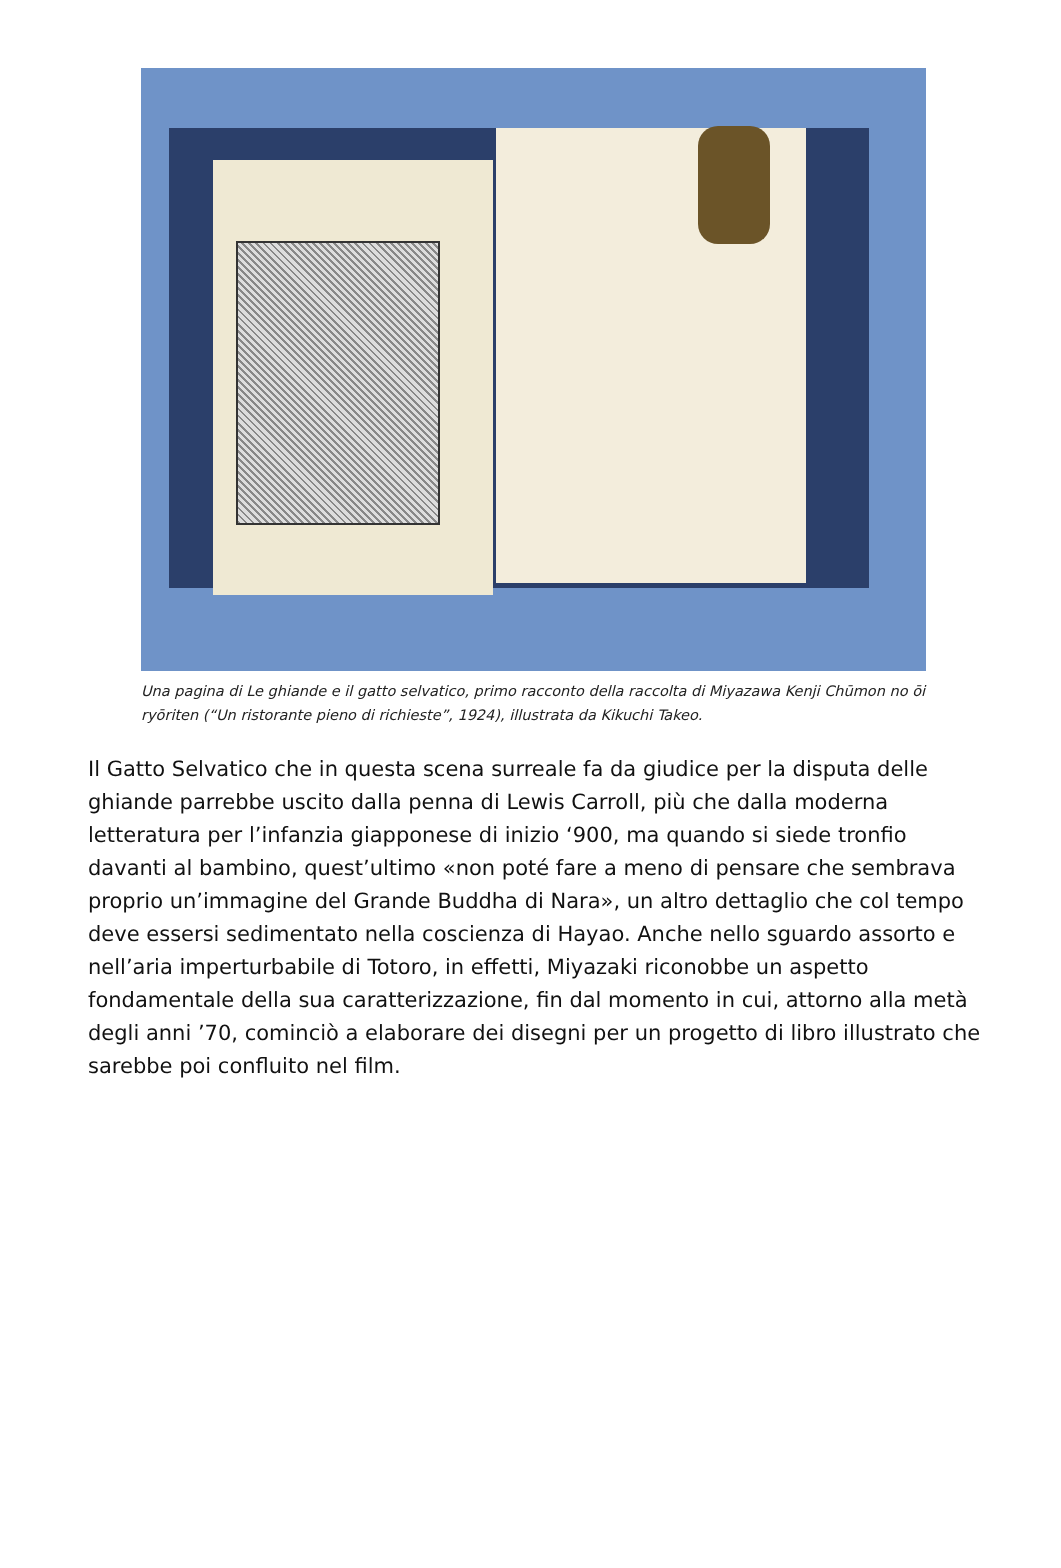Una pagina di Le ghiande e il gatto selvatico, primo racconto della raccolta di Miyazawa Kenji Chūmon no ōi ryōriten (“Un ristorante pieno di richieste”, 1924), illustrata da Kikuchi Takeo.
Il Gatto Selvatico che in questa scena surreale fa da giudice per la disputa delle ghiande parrebbe uscito dalla penna di Lewis Carroll, più che dalla moderna letteratura per l’infanzia giapponese di inizio ‘900, ma quando si siede tronfio davanti al bambino, quest’ultimo «non poté fare a meno di pensare che sembrava proprio un’immagine del Grande Buddha di Nara», un altro dettaglio che col tempo deve essersi sedimentato nella coscienza di Hayao. Anche nello sguardo assorto e nell’aria imperturbabile di Totoro, in effetti, Miyazaki riconobbe un aspetto fondamentale della sua caratterizzazione, fin dal momento in cui, attorno alla metà degli anni ’70, cominciò a elaborare dei disegni per un progetto di libro illustrato che sarebbe poi confluito nel film.